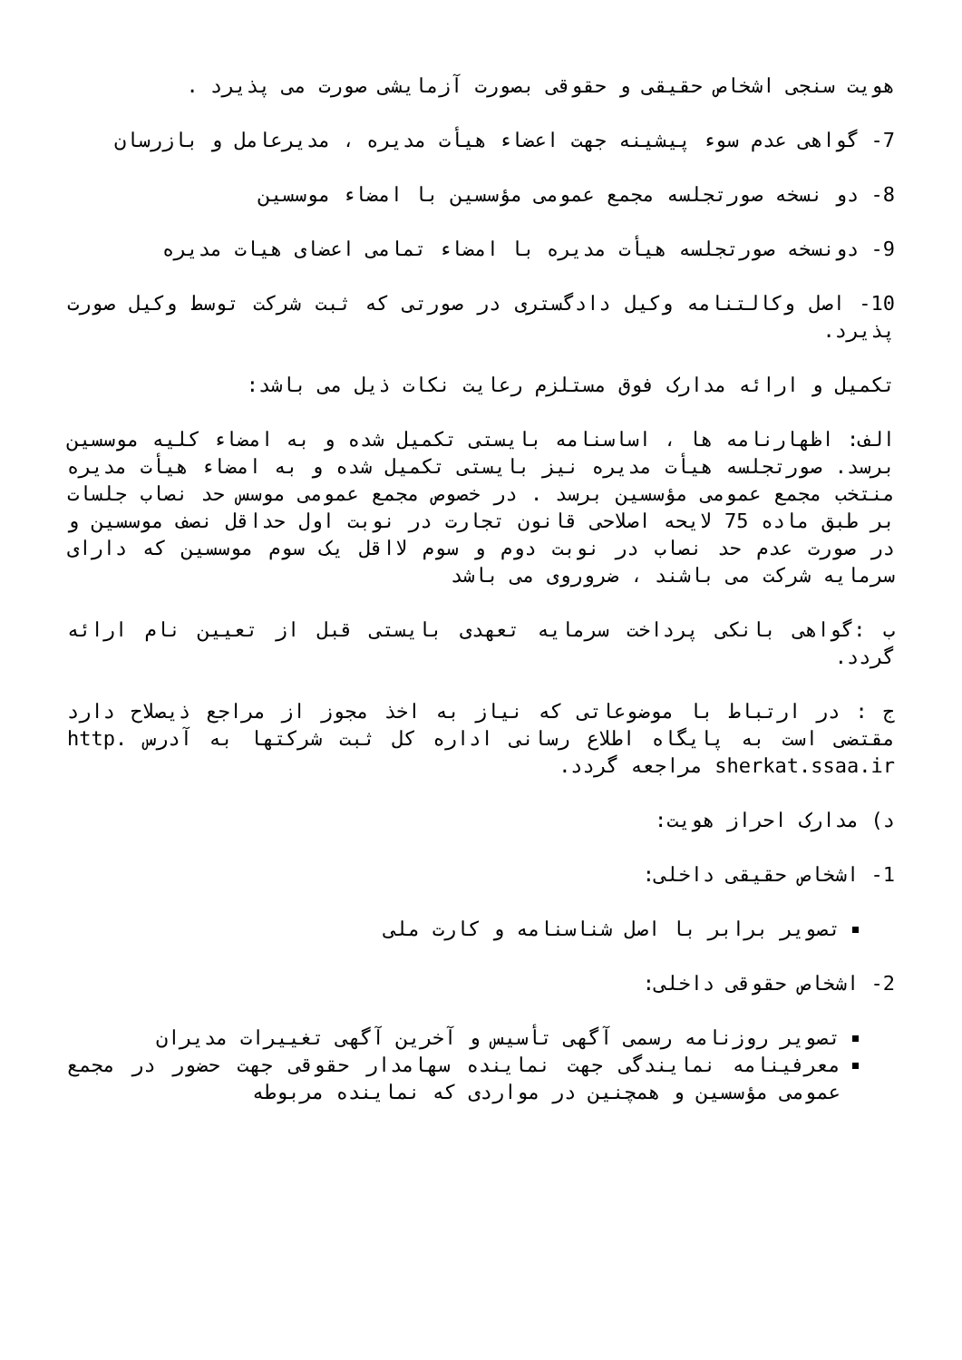هویت سنجی اشخاص حقیقی و حقوقی بصورت آزمایشی صورت می پذیرد .
7- گواهی عدم سوء پیشینه جهت اعضاء هیأت مدیره ، مدیرعامل و بازرسان
8- دو نسخه صورتجلسه مجمع عمومی مؤسسین با امضاء موسسین
9- دونسخه صورتجلسه هیأت مدیره با امضاء تمامی اعضای هیات مدیره
10- اصل وکالتنامه وکیل دادگستری در صورتی که ثبت شرکت توسط وکیل صورت پذیرد.
تکمیل و ارائه مدارک فوق مستلزم رعایت نکات ذیل می باشد:
الف: اظهارنامه ها ، اساسنامه بایستی تکمیل شده و به امضاء کلیه موسسین برسد. صورتجلسه هیأت مدیره نیز بایستی تکمیل شده و به امضاء هیأت مدیره منتخب مجمع عمومی مؤسسین برسد . در خصوص مجمع عمومی موسس حد نصاب جلسات بر طبق ماده 75 لایحه اصلاحی قانون تجارت در نوبت اول حداقل نصف موسسین و در صورت عدم حد نصاب در نوبت دوم و سوم لااقل یک سوم موسسین که دارای سرمایه شرکت می باشند ، ضروروی می باشد
ب :گواهی بانکی پرداخت سرمایه تعهدی بایستی قبل از تعیین نام ارائه گردد.
ج : در ارتباط با موضوعاتی که نیاز به اخذ مجوز از مراجع ذیصلاح دارد مقتضی است به پایگاه اطلاع رسانی اداره کل ثبت شرکتها به آدرس http. sherkat.ssaa.ir مراجعه گردد.
د) مدارک احراز هویت:
1- اشخاص حقیقی داخلی:
تصویر برابر با اصل شناسنامه و کارت ملی
2- اشخاص حقوقی داخلی:
تصویر روزنامه رسمی آگهی تأسیس و آخرین آگهی تغییرات مدیران
معرفینامه نمایندگی جهت نماینده سهامدار حقوقی جهت حضور در مجمع عمومی مؤسسین و همچنین در مواردی که نماینده مربوطه